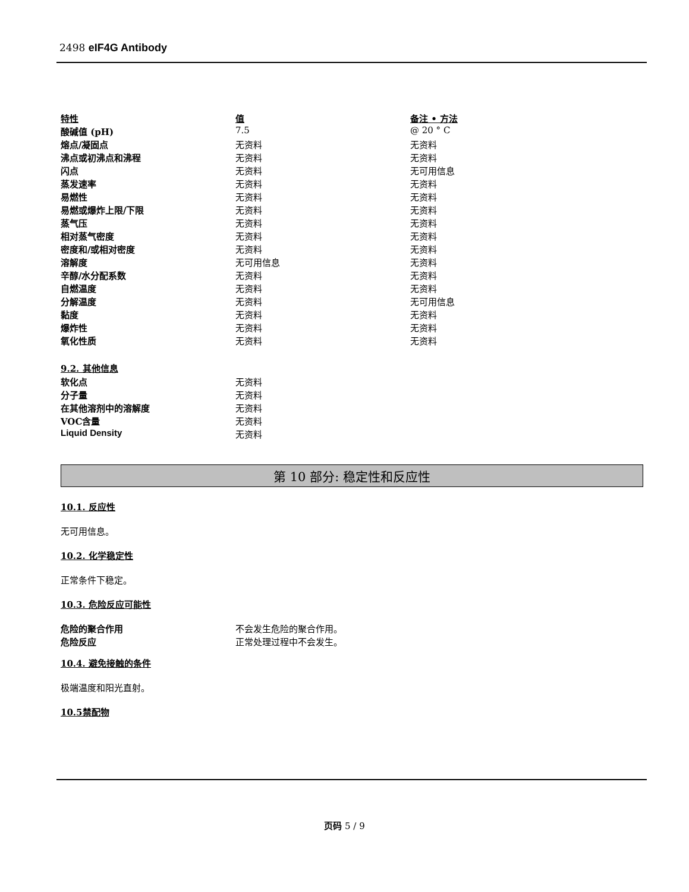2498 eIF4G Antibody
| 特性 | 值 | 备注 • 方法 |
| 酸碱值 (pH) | 7.5 | @ 20 ° C |
| 熔点/凝固点 | 无资料 | 无资料 |
| 沸点或初沸点和沸程 | 无资料 | 无资料 |
| 闪点 | 无资料 | 无可用信息 |
| 蒸发速率 | 无资料 | 无资料 |
| 易燃性 | 无资料 | 无资料 |
| 易燃或爆炸上限/下限 | 无资料 | 无资料 |
| 蒸气压 | 无资料 | 无资料 |
| 相对蒸气密度 | 无资料 | 无资料 |
| 密度和/或相对密度 | 无资料 | 无资料 |
| 溶解度 | 无可用信息 | 无资料 |
| 辛醇/水分配系数 | 无资料 | 无资料 |
| 自燃温度 | 无资料 | 无资料 |
| 分解温度 | 无资料 | 无可用信息 |
| 黏度 | 无资料 | 无资料 |
| 爆炸性 | 无资料 | 无资料 |
| 氧化性质 | 无资料 | 无资料 |
9.2. 其他信息
| 软化点 | 无资料 |
| 分子量 | 无资料 |
| 在其他溶剂中的溶解度 | 无资料 |
| VOC含量 | 无资料 |
| Liquid Density | 无资料 |
第 10 部分: 稳定性和反应性
10.1. 反应性
无可用信息。
10.2. 化学稳定性
正常条件下稳定。
10.3. 危险反应可能性
| 危险的聚合作用 | 不会发生危险的聚合作用。 |
| 危险反应 | 正常处理过程中不会发生。 |
10.4. 避免接触的条件
极端温度和阳光直射。
10.5禁配物
页码 5 / 9